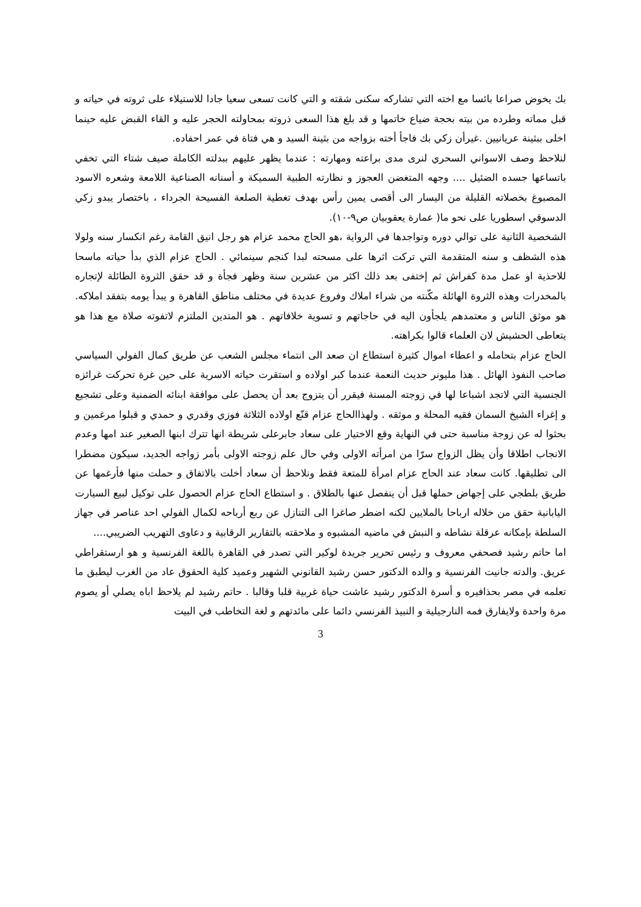بك يخوض صراعا بائسا مع اخته التي تشاركه سكنى شقته و التي كانت تسعى سعيا جادا للاستيلاء على ثروته في حياته و قبل مماته وطرده من بيته بحجة ضياع خاتمها و قد بلغ هذا السعى ذروته بمحاولته الحجر عليه و القاء القبض عليه حينما اخلى ببثينة عريانيين .غيرأن زكي بك فاجأ أخته بزواجه من بثينة السيد و هي فتاة في عمر احفاده.
لنلاحظ وصف الاسواني السحري لنرى مدى براعته ومهارته : عندما يظهر عليهم ببدلته الكاملة صيف شتاء التي تخفي باتساعها جسده الضئيل .... وجهه المتغضن العجوز و نظارته الطبية السميكة و أسنانه الصناعية اللامعة وشعره الاسود المصبوغ بخصلاته القليلة من اليسار الى أقصى يمين رأس بهدف تغطية الصلعة الفسيحة الجرداء ، باختصار يبدو زكي الدسوقي اسطوريا على نحو ما( عمارة يعقوبيان ص٩-١٠).
الشخصية الثانية على توالي دوره وتواجدها في الرواية ،هو الحاج محمد عزام هو رجل انيق القامة رغم انكسار سنه ولولا هذه الشظف و سنه المتقدمة التي تركت اثرها على مسحته لبدا كنجم سينمائي . الحاج عزام الذي بدأ حياته ماسحا للاحذية او عمل مدة كفراش ثم إختفى بعد ذلك اكثر من عشرين سنة وظهر فجأة و قد حقق الثروة الطائلة لإتجاره بالمخدرات وهذه الثروة الهائلة مكّنته من شراء املاك وفروع عديدة في مختلف مناطق القاهرة و يبدأ يومه بتفقد املاكه. هو موثق الناس و معتمدهم يلجأون اليه في حاجاتهم و تسوية خلافاتهم . هو المتدين الملتزم لاتفوته صلاة مع هذا هو يتعاطى الحشيش لان العلماء قالوا بكراهته.
الحاج عزام بتحامله و اعطاء اموال كثيرة استطاع ان صعد الى انتماء مجلس الشعب عن طريق كمال الفولي السياسي صاحب النفوذ الهائل . هذا مليونر حديث النعمة عندما كبر اولاده و استقرت حياته الاسرية على حين غرة تحركت غرائزه الجنسية التي لاتجد اشباعا لها في زوجته المسنة فيقرر أن يتزوج بعد أن يحصل على موافقة ابنائه الضمنية وعلى تشجيع و إغراء الشيخ السمان فقيه المحلة و موثقه . ولهذاالحاج عزام قنّع اولاده الثلاثة فوزي وقدري و حمدي و قبلوا مرغمين و بحثوا له عن زوجة مناسبة حتى في النهاية وقع الاختيار على سعاد جابرعلى شريطة انها تترك ابنها الصغير عند امها وعدم الانجاب اطلاقا وأن يظل الزواج سرّا من امرأته الاولى وفي حال علم زوجته الاولى بأمر زواجه الجديد، سيكون مضطرا الى تطليقها. كانت سعاد عند الحاج عزام امرأة للمتعة فقط ونلاحظ أن سعاد أخلت بالاتفاق و حملت منها فأرغمها عن طريق بلطجي على إجهاض حملها قبل أن ينفصل عنها بالطلاق . و استطاع الحاج عزام الحصول على توكيل لبيع السيارت اليابانية حقق من خلاله ارباحا بالملايين لكنه اضطر صاغرا الى التنازل عن ربع أرباحه لكمال الفولي احد عناصر في جهاز السلطة بإمكانه عرقلة نشاطه و النبش في ماضيه المشبوه و ملاحقته بالتقارير الرقابية و دعاوى التهريب الضريبي....
اما حاتم رشيد فصحفي معروف و رئيس تحرير جريدة لوكير التي تصدر في القاهرة باللغة الفرنسية و هو ارستقراطي عريق. والدته جانيت الفرنسية و والده الدكتور حسن رشيد القانوني الشهير وعميد كلية الحقوق عاد من الغرب ليطبق ما تعلمه في مصر بحذافيره و أسرة الدكتور رشيد عاشت حياة غربية قلبا وقالبا . حاتم رشيد لم يلاحظ اباه يصلي أو يصوم مرة واحدة ولايفارق فمه النارجيلية و النبيذ الفرنسي دائما على مائدتهم و لغة التخاطب في البيت
3